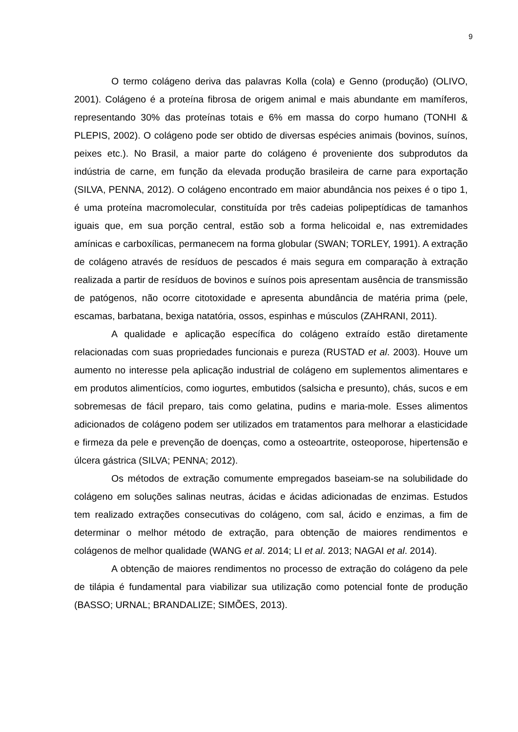9
O termo colágeno deriva das palavras Kolla (cola) e Genno (produção) (OLIVO, 2001). Colágeno é a proteína fibrosa de origem animal e mais abundante em mamíferos, representando 30% das proteínas totais e 6% em massa do corpo humano (TONHI & PLEPIS, 2002). O colágeno pode ser obtido de diversas espécies animais (bovinos, suínos, peixes etc.). No Brasil, a maior parte do colágeno é proveniente dos subprodutos da indústria de carne, em função da elevada produção brasileira de carne para exportação (SILVA, PENNA, 2012). O colágeno encontrado em maior abundância nos peixes é o tipo 1, é uma proteína macromolecular, constituída por três cadeias polipeptídicas de tamanhos iguais que, em sua porção central, estão sob a forma helicoidal e, nas extremidades amínicas e carboxílicas, permanecem na forma globular (SWAN; TORLEY, 1991). A extração de colágeno através de resíduos de pescados é mais segura em comparação à extração realizada a partir de resíduos de bovinos e suínos pois apresentam ausência de transmissão de patógenos, não ocorre citotoxidade e apresenta abundância de matéria prima (pele, escamas, barbatana, bexiga natatória, ossos, espinhas e músculos (ZAHRANI, 2011).
A qualidade e aplicação específica do colágeno extraído estão diretamente relacionadas com suas propriedades funcionais e pureza (RUSTAD et al. 2003). Houve um aumento no interesse pela aplicação industrial de colágeno em suplementos alimentares e em produtos alimentícios, como iogurtes, embutidos (salsicha e presunto), chás, sucos e em sobremesas de fácil preparo, tais como gelatina, pudins e maria-mole. Esses alimentos adicionados de colágeno podem ser utilizados em tratamentos para melhorar a elasticidade e firmeza da pele e prevenção de doenças, como a osteoartrite, osteoporose, hipertensão e úlcera gástrica (SILVA; PENNA; 2012).
Os métodos de extração comumente empregados baseiam-se na solubilidade do colágeno em soluções salinas neutras, ácidas e ácidas adicionadas de enzimas. Estudos tem realizado extrações consecutivas do colágeno, com sal, ácido e enzimas, a fim de determinar o melhor método de extração, para obtenção de maiores rendimentos e colágenos de melhor qualidade (WANG et al. 2014; LI et al. 2013; NAGAI et al. 2014).
A obtenção de maiores rendimentos no processo de extração do colágeno da pele de tilápia é fundamental para viabilizar sua utilização como potencial fonte de produção (BASSO; URNAL; BRANDALIZE; SIMÕES, 2013).